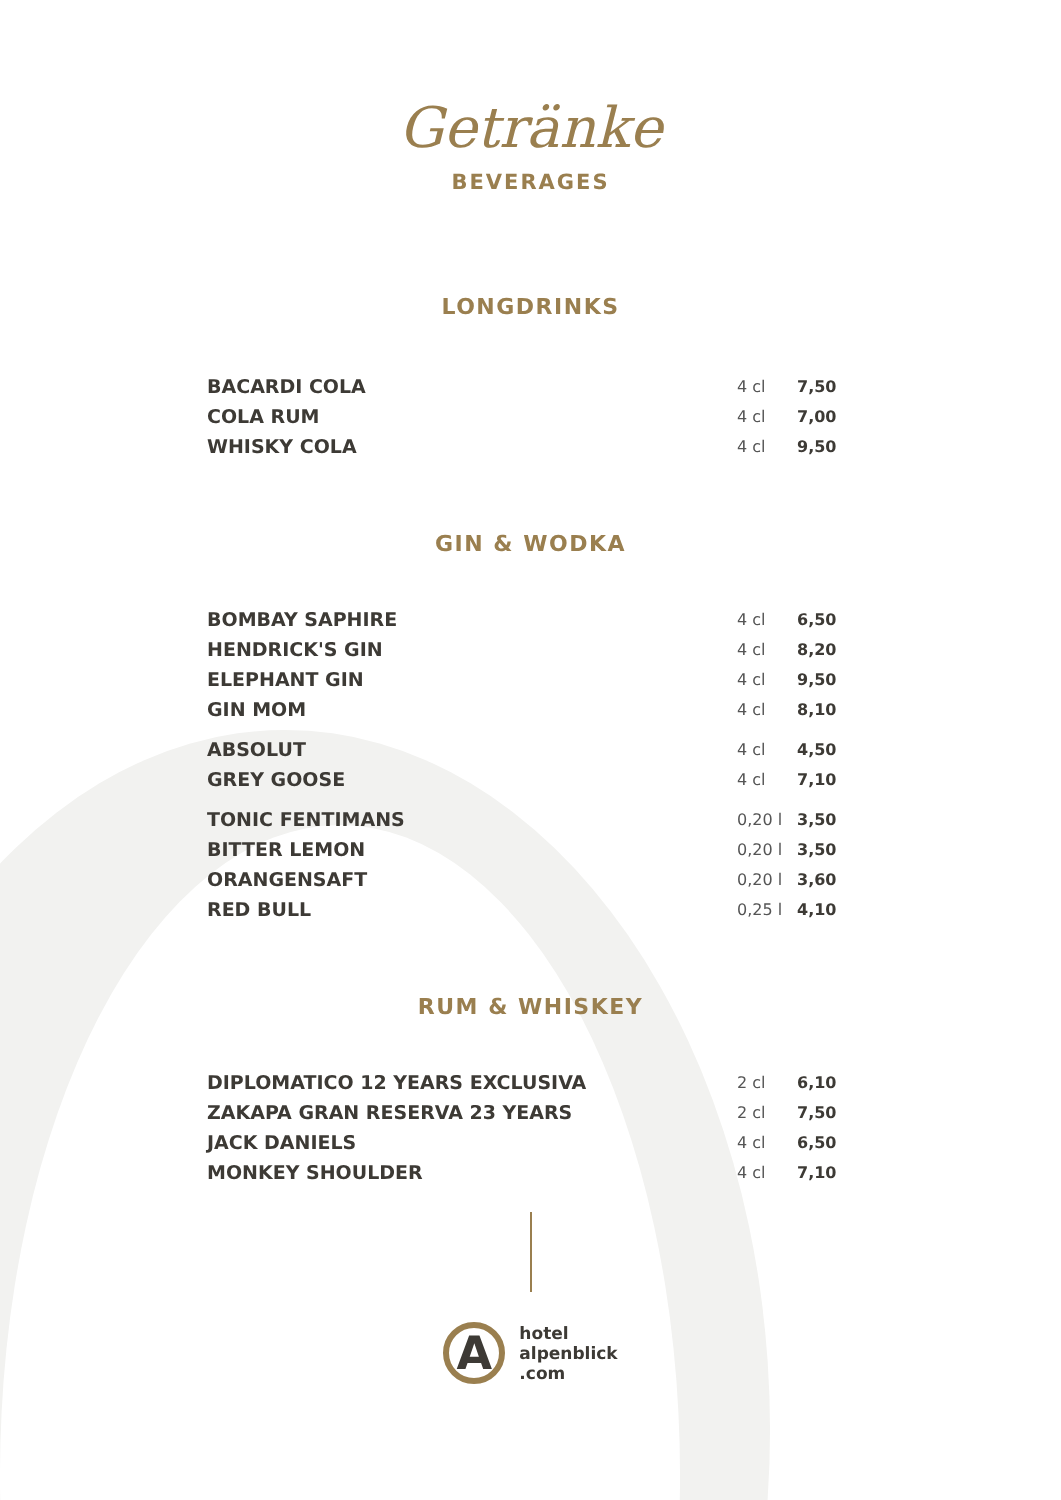Getränke
BEVERAGES
LONGDRINKS
| BACARDI COLA | 4 cl | 7,50 |
| COLA RUM | 4 cl | 7,00 |
| WHISKY COLA | 4 cl | 9,50 |
GIN & WODKA
| BOMBAY SAPHIRE | 4 cl | 6,50 |
| HENDRICK'S GIN | 4 cl | 8,20 |
| ELEPHANT GIN | 4 cl | 9,50 |
| GIN MOM | 4 cl | 8,10 |
| ABSOLUT | 4 cl | 4,50 |
| GREY GOOSE | 4 cl | 7,10 |
| TONIC FENTIMANS | 0,20 l | 3,50 |
| BITTER LEMON | 0,20 l | 3,50 |
| ORANGENSAFT | 0,20 l | 3,60 |
| RED BULL | 0,25 l | 4,10 |
RUM & WHISKEY
| DIPLOMATICO 12 YEARS EXCLUSIVA | 2 cl | 6,10 |
| ZAKAPA GRAN RESERVA 23 YEARS | 2 cl | 7,50 |
| JACK DANIELS | 4 cl | 6,50 |
| MONKEY SHOULDER | 4 cl | 7,10 |
A
hotel
alpenblick
.com